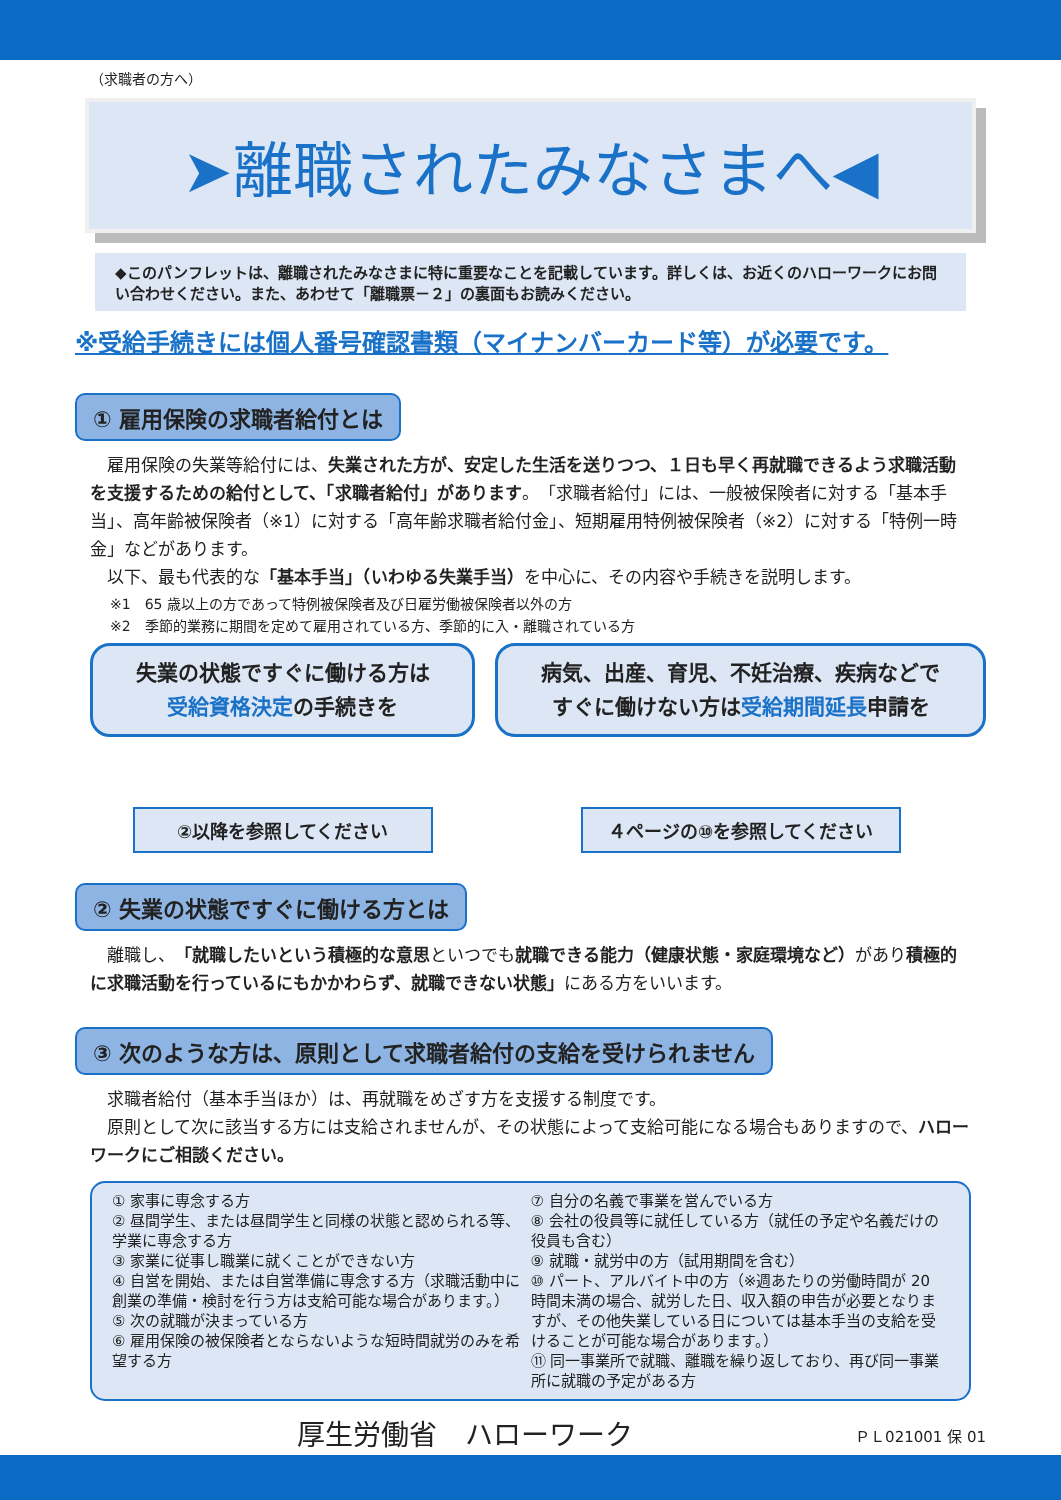（求職者の方へ）
➤離職されたみなさまへ◀
◆このパンフレットは、離職されたみなさまに特に重要なことを記載しています。詳しくは、お近くのハローワークにお問い合わせください。また、あわせて「離職票－２」の裏面もお読みください。
※受給手続きには個人番号確認書類（マイナンバーカード等）が必要です。
① 雇用保険の求職者給付とは
　雇用保険の失業等給付には、失業された方が、安定した生活を送りつつ、１日も早く再就職できるよう求職活動を支援するための給付として、「求職者給付」があります。「求職者給付」には、一般被保険者に対する「基本手当」、高年齢被保険者（※1）に対する「高年齢求職者給付金」、短期雇用特例被保険者（※2）に対する「特例一時金」などがあります。
　以下、最も代表的な「基本手当」（いわゆる失業手当）を中心に、その内容や手続きを説明します。
※1　65 歳以上の方であって特例被保険者及び日雇労働被保険者以外の方
※2　季節的業務に期間を定めて雇用されている方、季節的に入・離職されている方
失業の状態ですぐに働ける方は
受給資格決定の手続きを
②以降を参照してください
病気、出産、育児、不妊治療、疾病などで
すぐに働けない方は受給期間延長申請を
４ページの⑩を参照してください
② 失業の状態ですぐに働ける方とは
　離職し、「就職したいという積極的な意思といつでも就職できる能力（健康状態・家庭環境など）があり積極的に求職活動を行っているにもかかわらず、就職できない状態」にある方をいいます。
③ 次のような方は、原則として求職者給付の支給を受けられません
　求職者給付（基本手当ほか）は、再就職をめざす方を支援する制度です。
　原則として次に該当する方には支給されませんが、その状態によって支給可能になる場合もありますので、ハローワークにご相談ください。
① 家事に専念する方
② 昼間学生、または昼間学生と同様の状態と認められる等、学業に専念する方
③ 家業に従事し職業に就くことができない方
④ 自営を開始、または自営準備に専念する方（求職活動中に創業の準備・検討を行う方は支給可能な場合があります。）
⑤ 次の就職が決まっている方
⑥ 雇用保険の被保険者とならないような短時間就労のみを希望する方
⑦ 自分の名義で事業を営んでいる方
⑧ 会社の役員等に就任している方（就任の予定や名義だけの役員も含む）
⑨ 就職・就労中の方（試用期間を含む）
⑩ パート、アルバイト中の方（※週あたりの労働時間が 20 時間未満の場合、就労した日、収入額の申告が必要となりますが、その他失業している日については基本手当の支給を受けることが可能な場合があります。）
⑪ 同一事業所で就職、離職を繰り返しており、再び同一事業所に就職の予定がある方
厚生労働省　ハローワーク ＰＬ021001 保 01